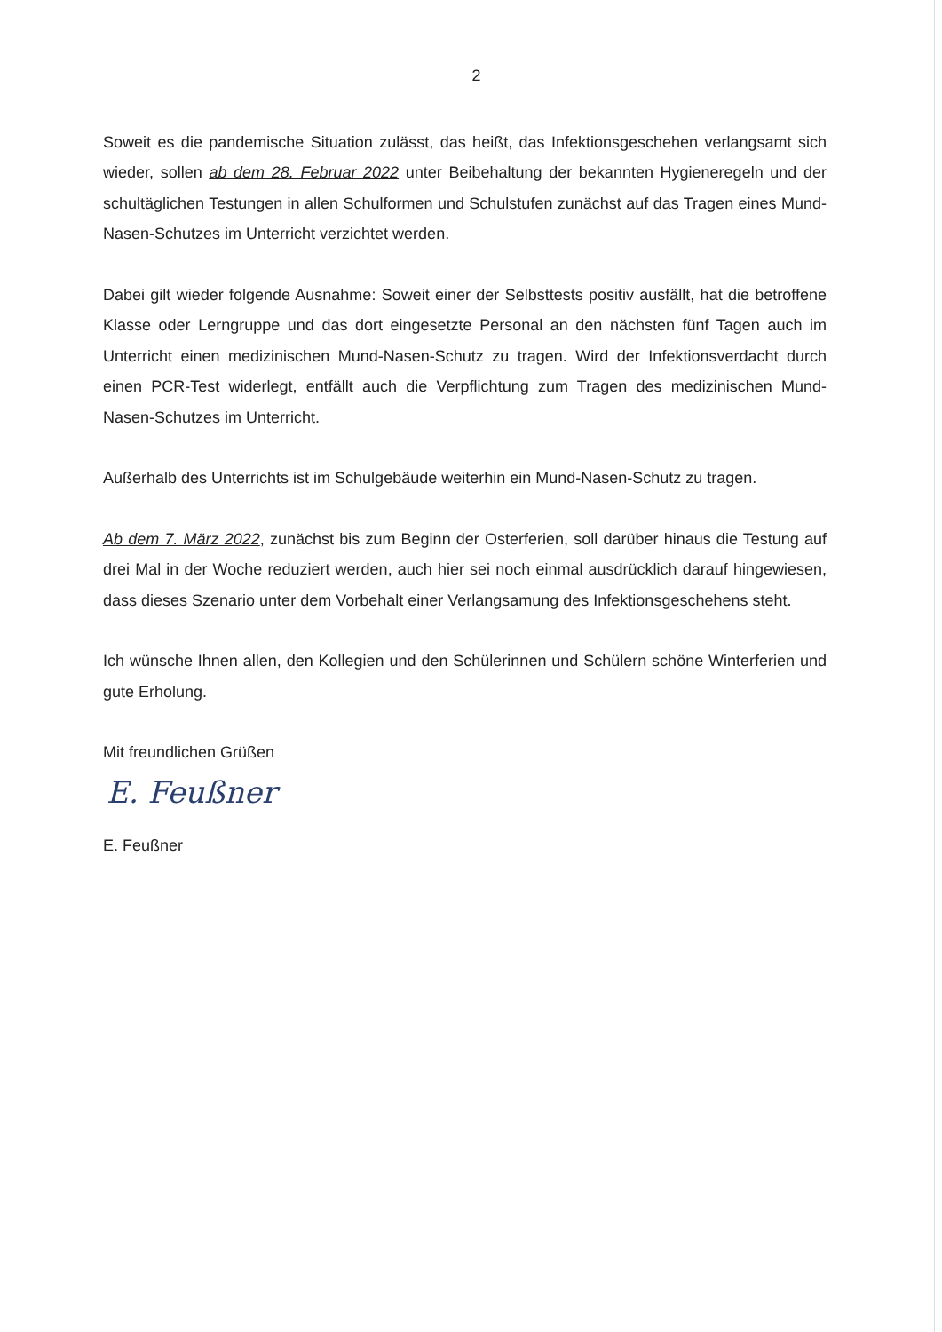2
Soweit es die pandemische Situation zulässt, das heißt, das Infektionsgeschehen verlangsamt sich wieder, sollen ab dem 28. Februar 2022 unter Beibehaltung der bekannten Hygieneregeln und der schultäglichen Testungen in allen Schulformen und Schulstufen zunächst auf das Tragen eines Mund-Nasen-Schutzes im Unterricht verzichtet werden.
Dabei gilt wieder folgende Ausnahme: Soweit einer der Selbsttests positiv ausfällt, hat die betroffene Klasse oder Lerngruppe und das dort eingesetzte Personal an den nächsten fünf Tagen auch im Unterricht einen medizinischen Mund-Nasen-Schutz zu tragen. Wird der Infektionsverdacht durch einen PCR-Test widerlegt, entfällt auch die Verpflichtung zum Tragen des medizinischen Mund-Nasen-Schutzes im Unterricht.
Außerhalb des Unterrichts ist im Schulgebäude weiterhin ein Mund-Nasen-Schutz zu tragen.
Ab dem 7. März 2022, zunächst bis zum Beginn der Osterferien, soll darüber hinaus die Testung auf drei Mal in der Woche reduziert werden, auch hier sei noch einmal ausdrücklich darauf hingewiesen, dass dieses Szenario unter dem Vorbehalt einer Verlangsamung des Infektionsgeschehens steht.
Ich wünsche Ihnen allen, den Kollegien und den Schülerinnen und Schülern schöne Winterferien und gute Erholung.
Mit freundlichen Grüßen
E. Feußner
E. Feußner